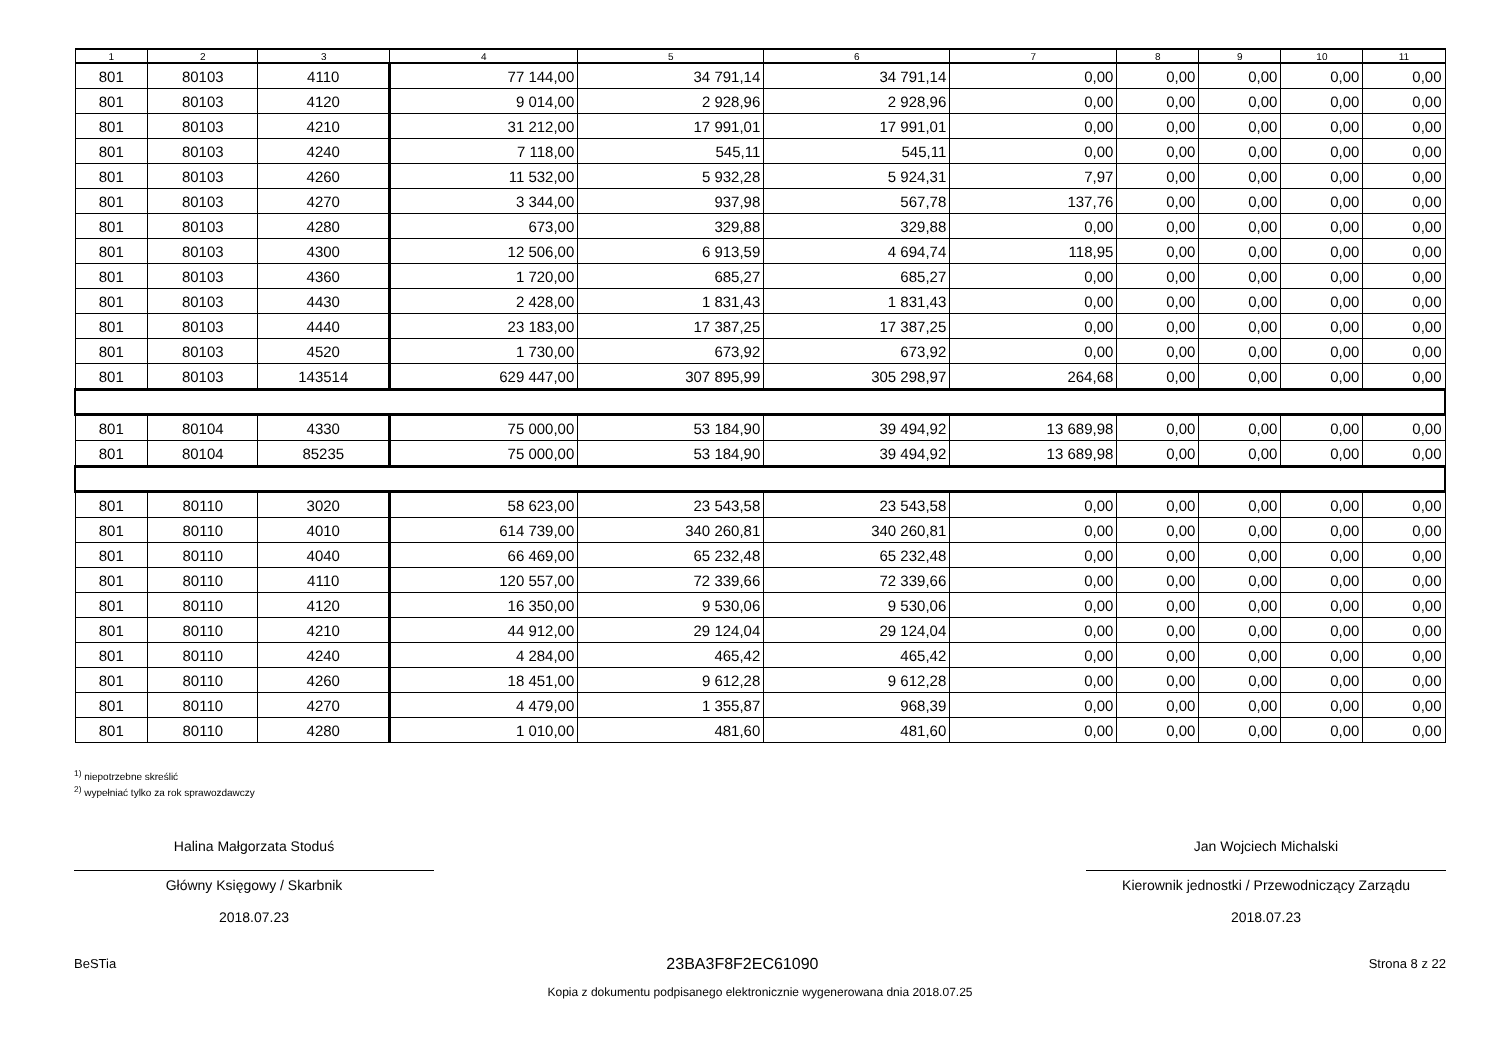| 1 | 2 | 3 | 4 | 5 | 6 | 7 | 8 | 9 | 10 | 11 |
| --- | --- | --- | --- | --- | --- | --- | --- | --- | --- | --- |
| 801 | 80103 | 4110 | 77 144,00 | 34 791,14 | 34 791,14 | 0,00 | 0,00 | 0,00 | 0,00 | 0,00 |
| 801 | 80103 | 4120 | 9 014,00 | 2 928,96 | 2 928,96 | 0,00 | 0,00 | 0,00 | 0,00 | 0,00 |
| 801 | 80103 | 4210 | 31 212,00 | 17 991,01 | 17 991,01 | 0,00 | 0,00 | 0,00 | 0,00 | 0,00 |
| 801 | 80103 | 4240 | 7 118,00 | 545,11 | 545,11 | 0,00 | 0,00 | 0,00 | 0,00 | 0,00 |
| 801 | 80103 | 4260 | 11 532,00 | 5 932,28 | 5 924,31 | 7,97 | 0,00 | 0,00 | 0,00 | 0,00 |
| 801 | 80103 | 4270 | 3 344,00 | 937,98 | 567,78 | 137,76 | 0,00 | 0,00 | 0,00 | 0,00 |
| 801 | 80103 | 4280 | 673,00 | 329,88 | 329,88 | 0,00 | 0,00 | 0,00 | 0,00 | 0,00 |
| 801 | 80103 | 4300 | 12 506,00 | 6 913,59 | 4 694,74 | 118,95 | 0,00 | 0,00 | 0,00 | 0,00 |
| 801 | 80103 | 4360 | 1 720,00 | 685,27 | 685,27 | 0,00 | 0,00 | 0,00 | 0,00 | 0,00 |
| 801 | 80103 | 4430 | 2 428,00 | 1 831,43 | 1 831,43 | 0,00 | 0,00 | 0,00 | 0,00 | 0,00 |
| 801 | 80103 | 4440 | 23 183,00 | 17 387,25 | 17 387,25 | 0,00 | 0,00 | 0,00 | 0,00 | 0,00 |
| 801 | 80103 | 4520 | 1 730,00 | 673,92 | 673,92 | 0,00 | 0,00 | 0,00 | 0,00 | 0,00 |
| 801 | 80103 | 143514 | 629 447,00 | 307 895,99 | 305 298,97 | 264,68 | 0,00 | 0,00 | 0,00 | 0,00 |
| 801 | 80104 | 4330 | 75 000,00 | 53 184,90 | 39 494,92 | 13 689,98 | 0,00 | 0,00 | 0,00 | 0,00 |
| 801 | 80104 | 85235 | 75 000,00 | 53 184,90 | 39 494,92 | 13 689,98 | 0,00 | 0,00 | 0,00 | 0,00 |
| 801 | 80110 | 3020 | 58 623,00 | 23 543,58 | 23 543,58 | 0,00 | 0,00 | 0,00 | 0,00 | 0,00 |
| 801 | 80110 | 4010 | 614 739,00 | 340 260,81 | 340 260,81 | 0,00 | 0,00 | 0,00 | 0,00 | 0,00 |
| 801 | 80110 | 4040 | 66 469,00 | 65 232,48 | 65 232,48 | 0,00 | 0,00 | 0,00 | 0,00 | 0,00 |
| 801 | 80110 | 4110 | 120 557,00 | 72 339,66 | 72 339,66 | 0,00 | 0,00 | 0,00 | 0,00 | 0,00 |
| 801 | 80110 | 4120 | 16 350,00 | 9 530,06 | 9 530,06 | 0,00 | 0,00 | 0,00 | 0,00 | 0,00 |
| 801 | 80110 | 4210 | 44 912,00 | 29 124,04 | 29 124,04 | 0,00 | 0,00 | 0,00 | 0,00 | 0,00 |
| 801 | 80110 | 4240 | 4 284,00 | 465,42 | 465,42 | 0,00 | 0,00 | 0,00 | 0,00 | 0,00 |
| 801 | 80110 | 4260 | 18 451,00 | 9 612,28 | 9 612,28 | 0,00 | 0,00 | 0,00 | 0,00 | 0,00 |
| 801 | 80110 | 4270 | 4 479,00 | 1 355,87 | 968,39 | 0,00 | 0,00 | 0,00 | 0,00 | 0,00 |
| 801 | 80110 | 4280 | 1 010,00 | 481,60 | 481,60 | 0,00 | 0,00 | 0,00 | 0,00 | 0,00 |
<sup>1)</sup> niepotrzebne skreślić
<sup>2)</sup> wypełniać tylko za rok sprawozdawczy
Halina Małgorzata Stoduś
Główny Księgowy / Skarbnik
2018.07.23
Jan Wojciech Michalski
Kierownik jednostki / Przewodniczący Zarządu
2018.07.23
BeSTia 23BA3F8F2EC61090 Strona 8 z 22
Kopia z dokumentu podpisanego elektronicznie wygenerowana dnia 2018.07.25